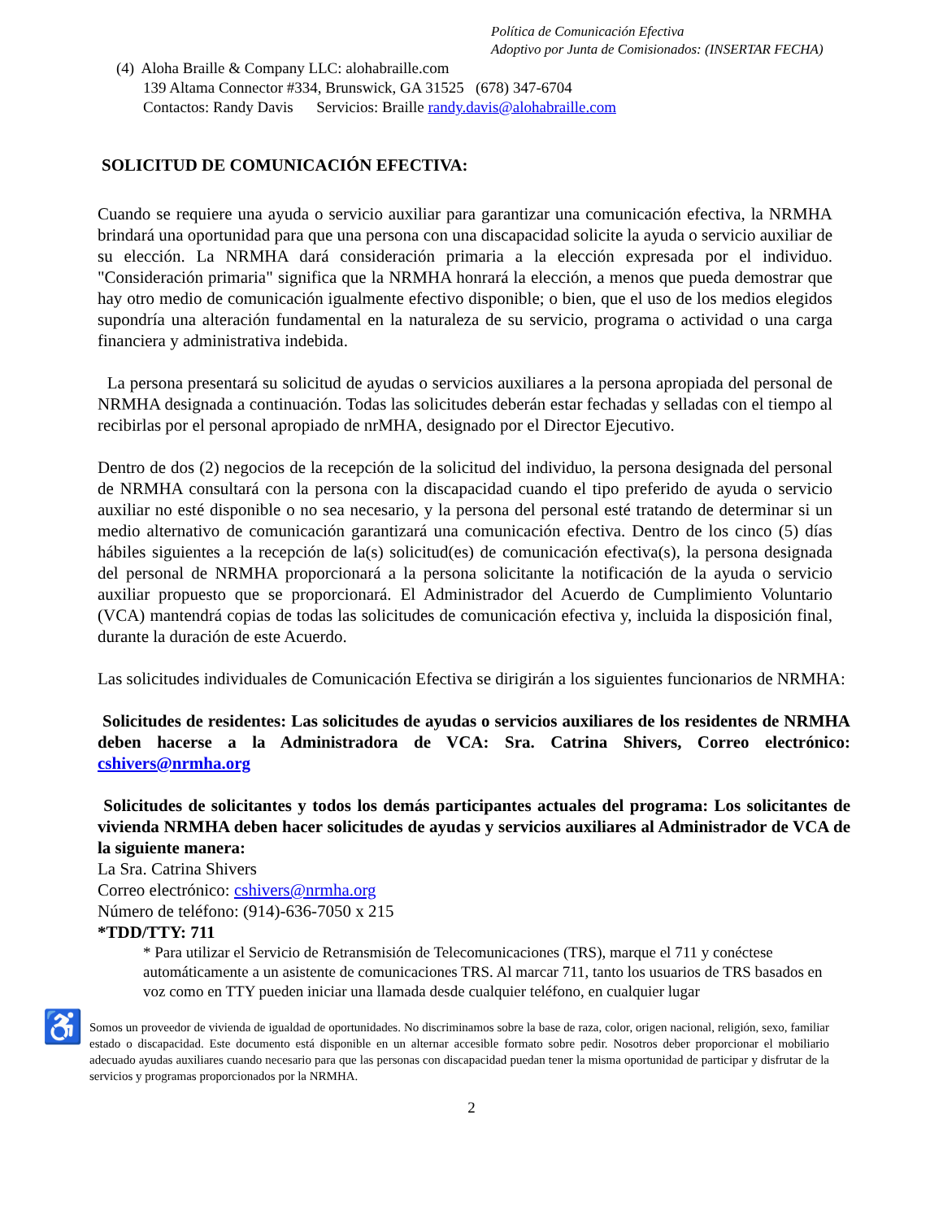Política de Comunicación Efectiva
Adoptivo por Junta de Comisionados: (INSERTAR FECHA)
(4) Aloha Braille & Company LLC: alohabraille.com
139 Altama Connector #334, Brunswick, GA 31525 (678) 347-6704
Contactos: Randy Davis Servicios: Braille randy.davis@alohabraille.com
SOLICITUD DE COMUNICACIÓN EFECTIVA:
Cuando se requiere una ayuda o servicio auxiliar para garantizar una comunicación efectiva, la NRMHA brindará una oportunidad para que una persona con una discapacidad solicite la ayuda o servicio auxiliar de su elección. La NRMHA dará consideración primaria a la elección expresada por el individuo. "Consideración primaria" significa que la NRMHA honrará la elección, a menos que pueda demostrar que hay otro medio de comunicación igualmente efectivo disponible; o bien, que el uso de los medios elegidos supondría una alteración fundamental en la naturaleza de su servicio, programa o actividad o una carga financiera y administrativa indebida.
La persona presentará su solicitud de ayudas o servicios auxiliares a la persona apropiada del personal de NRMHA designada a continuación. Todas las solicitudes deberán estar fechadas y selladas con el tiempo al recibirlas por el personal apropiado de nrMHA, designado por el Director Ejecutivo.
Dentro de dos (2) negocios de la recepción de la solicitud del individuo, la persona designada del personal de NRMHA consultará con la persona con la discapacidad cuando el tipo preferido de ayuda o servicio auxiliar no esté disponible o no sea necesario, y la persona del personal esté tratando de determinar si un medio alternativo de comunicación garantizará una comunicación efectiva. Dentro de los cinco (5) días hábiles siguientes a la recepción de la(s) solicitud(es) de comunicación efectiva(s), la persona designada del personal de NRMHA proporcionará a la persona solicitante la notificación de la ayuda o servicio auxiliar propuesto que se proporcionará. El Administrador del Acuerdo de Cumplimiento Voluntario (VCA) mantendrá copias de todas las solicitudes de comunicación efectiva y, incluida la disposición final, durante la duración de este Acuerdo.
Las solicitudes individuales de Comunicación Efectiva se dirigirán a los siguientes funcionarios de NRMHA:
Solicitudes de residentes: Las solicitudes de ayudas o servicios auxiliares de los residentes de NRMHA deben hacerse a la Administradora de VCA: Sra. Catrina Shivers, Correo electrónico: cshivers@nrmha.org
Solicitudes de solicitantes y todos los demás participantes actuales del programa: Los solicitantes de vivienda NRMHA deben hacer solicitudes de ayudas y servicios auxiliares al Administrador de VCA de la siguiente manera:
La Sra. Catrina Shivers
Correo electrónico: cshivers@nrmha.org
Número de teléfono: (914)-636-7050 x 215
*TDD/TTY: 711
* Para utilizar el Servicio de Retransmisión de Telecomunicaciones (TRS), marque el 711 y conéctese automáticamente a un asistente de comunicaciones TRS. Al marcar 711, tanto los usuarios de TRS basados en voz como en TTY pueden iniciar una llamada desde cualquier teléfono, en cualquier lugar
♿
Somos un proveedor de vivienda de igualdad de oportunidades. No discriminamos sobre la base de raza, color, origen nacional, religión, sexo, familiar estado o discapacidad. Este documento está disponible en un alternar accesible formato sobre pedir. Nosotros deber proporcionar el mobiliario adecuado ayudas auxiliares cuando necesario para que las personas con discapacidad puedan tener la misma oportunidad de participar y disfrutar de la servicios y programas proporcionados por la NRMHA.
2